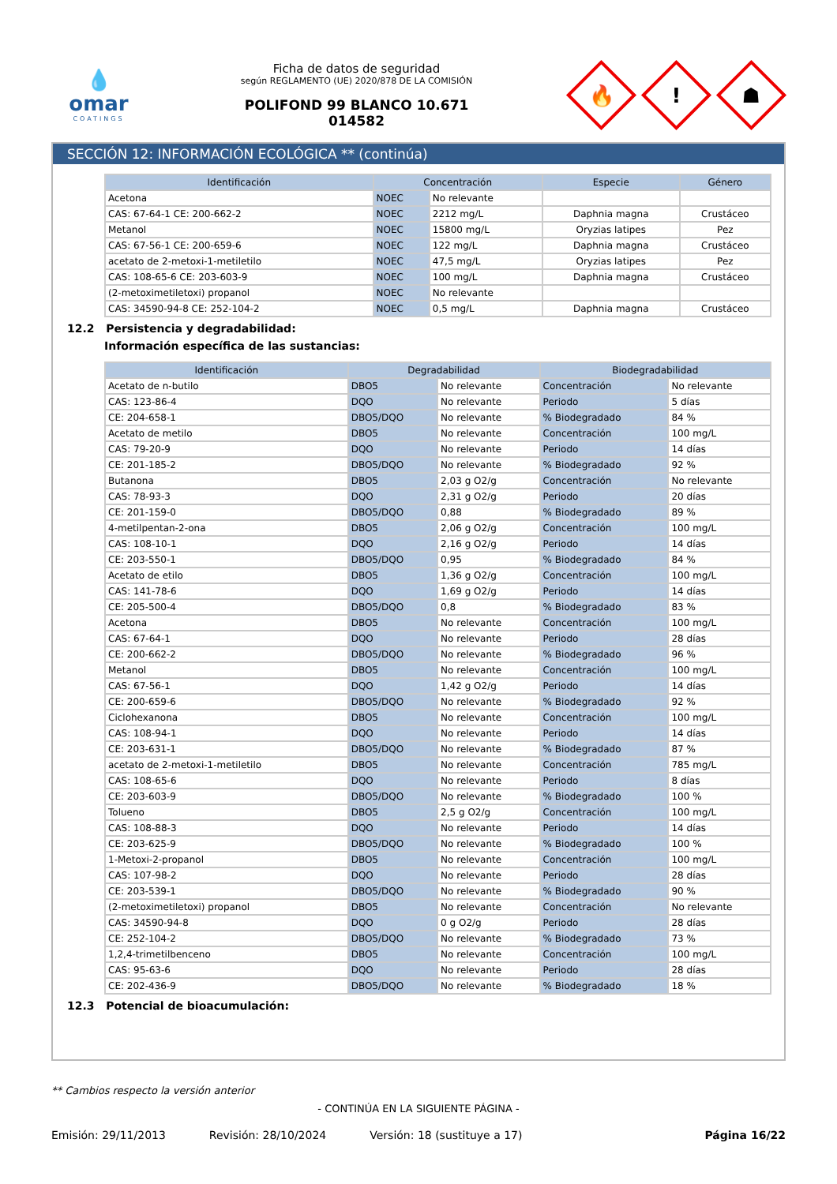💧
omar
COATINGS
Ficha de datos de seguridad
según REGLAMENTO (UE) 2020/878 DE LA COMISIÓN
POLIFOND 99 BLANCO 10.671
014582
🔥
!
☗
SECCIÓN 12: INFORMACIÓN ECOLÓGICA ** (continúa)
| Identificación | Concentración | | Especie | Género |
| --- | --- | --- | --- | --- |
| Acetona | NOEC | No relevante | | |
| CAS: 67-64-1 CE: 200-662-2 | NOEC | 2212 mg/L | Daphnia magna | Crustáceo |
| Metanol | NOEC | 15800 mg/L | Oryzias latipes | Pez |
| CAS: 67-56-1 CE: 200-659-6 | NOEC | 122 mg/L | Daphnia magna | Crustáceo |
| acetato de 2-metoxi-1-metiletilo | NOEC | 47,5 mg/L | Oryzias latipes | Pez |
| CAS: 108-65-6 CE: 203-603-9 | NOEC | 100 mg/L | Daphnia magna | Crustáceo |
| (2-metoximetiletoxi) propanol | NOEC | No relevante | | |
| CAS: 34590-94-8 CE: 252-104-2 | NOEC | 0,5 mg/L | Daphnia magna | Crustáceo |
12.2 Persistencia y degradabilidad:
Información específica de las sustancias:
| Identificación | Degradabilidad | | Biodegradabilidad | |
| --- | --- | --- | --- | --- |
| Acetato de n-butilo | DBO5 | No relevante | Concentración | No relevante |
| CAS: 123-86-4 | DQO | No relevante | Periodo | 5 días |
| CE: 204-658-1 | DBO5/DQO | No relevante | % Biodegradado | 84 % |
| Acetato de metilo | DBO5 | No relevante | Concentración | 100 mg/L |
| CAS: 79-20-9 | DQO | No relevante | Periodo | 14 días |
| CE: 201-185-2 | DBO5/DQO | No relevante | % Biodegradado | 92 % |
| Butanona | DBO5 | 2,03 g O2/g | Concentración | No relevante |
| CAS: 78-93-3 | DQO | 2,31 g O2/g | Periodo | 20 días |
| CE: 201-159-0 | DBO5/DQO | 0,88 | % Biodegradado | 89 % |
| 4-metilpentan-2-ona | DBO5 | 2,06 g O2/g | Concentración | 100 mg/L |
| CAS: 108-10-1 | DQO | 2,16 g O2/g | Periodo | 14 días |
| CE: 203-550-1 | DBO5/DQO | 0,95 | % Biodegradado | 84 % |
| Acetato de etilo | DBO5 | 1,36 g O2/g | Concentración | 100 mg/L |
| CAS: 141-78-6 | DQO | 1,69 g O2/g | Periodo | 14 días |
| CE: 205-500-4 | DBO5/DQO | 0,8 | % Biodegradado | 83 % |
| Acetona | DBO5 | No relevante | Concentración | 100 mg/L |
| CAS: 67-64-1 | DQO | No relevante | Periodo | 28 días |
| CE: 200-662-2 | DBO5/DQO | No relevante | % Biodegradado | 96 % |
| Metanol | DBO5 | No relevante | Concentración | 100 mg/L |
| CAS: 67-56-1 | DQO | 1,42 g O2/g | Periodo | 14 días |
| CE: 200-659-6 | DBO5/DQO | No relevante | % Biodegradado | 92 % |
| Ciclohexanona | DBO5 | No relevante | Concentración | 100 mg/L |
| CAS: 108-94-1 | DQO | No relevante | Periodo | 14 días |
| CE: 203-631-1 | DBO5/DQO | No relevante | % Biodegradado | 87 % |
| acetato de 2-metoxi-1-metiletilo | DBO5 | No relevante | Concentración | 785 mg/L |
| CAS: 108-65-6 | DQO | No relevante | Periodo | 8 días |
| CE: 203-603-9 | DBO5/DQO | No relevante | % Biodegradado | 100 % |
| Tolueno | DBO5 | 2,5 g O2/g | Concentración | 100 mg/L |
| CAS: 108-88-3 | DQO | No relevante | Periodo | 14 días |
| CE: 203-625-9 | DBO5/DQO | No relevante | % Biodegradado | 100 % |
| 1-Metoxi-2-propanol | DBO5 | No relevante | Concentración | 100 mg/L |
| CAS: 107-98-2 | DQO | No relevante | Periodo | 28 días |
| CE: 203-539-1 | DBO5/DQO | No relevante | % Biodegradado | 90 % |
| (2-metoximetiletoxi) propanol | DBO5 | No relevante | Concentración | No relevante |
| CAS: 34590-94-8 | DQO | 0 g O2/g | Periodo | 28 días |
| CE: 252-104-2 | DBO5/DQO | No relevante | % Biodegradado | 73 % |
| 1,2,4-trimetilbenceno | DBO5 | No relevante | Concentración | 100 mg/L |
| CAS: 95-63-6 | DQO | No relevante | Periodo | 28 días |
| CE: 202-436-9 | DBO5/DQO | No relevante | % Biodegradado | 18 % |
12.3 Potencial de bioacumulación:
** Cambios respecto la versión anterior
- CONTINÚA EN LA SIGUIENTE PÁGINA -
Emisión: 29/11/2013 Revisión: 28/10/2024 Versión: 18 (sustituye a 17) Página 16/22